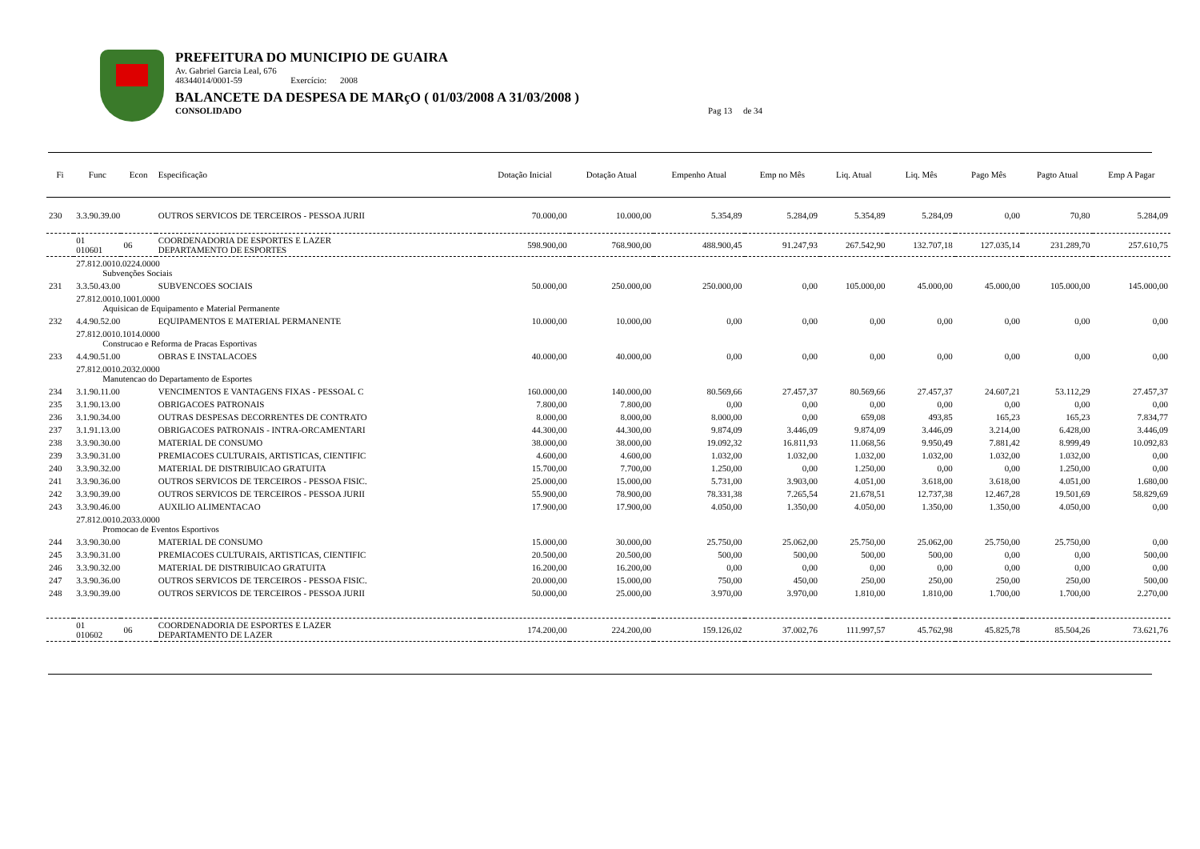PREFEITURA DO MUNICIPIO DE GUAIRA
Av. Gabriel Garcia Leal, 676
48344014/0001-59 Exercício: 2008
BALANCETE DA DESPESA DE MARçO ( 01/03/2008 A 31/03/2008 )
CONSOLIDADO Pag 13 de 34
| Fi | Func | Econ | Especificação | Dotação Inicial | Dotação Atual | Empenho Atual | Emp no Mês | Liq. Atual | Liq. Mês | Pago Mês | Pagto Atual | Emp A Pagar |
| --- | --- | --- | --- | --- | --- | --- | --- | --- | --- | --- | --- | --- |
| 230 | 3.3.90.39.00 | | OUTROS SERVICOS DE TERCEIROS - PESSOA JURII | 70.000,00 | 10.000,00 | 5.354,89 | 5.284,09 | 5.354,89 | 5.284,09 | 0,00 | 70,80 | 5.284,09 |
| | 01 010601 | 06 | COORDENADORIA DE ESPORTES E LAZER DEPARTAMENTO DE ESPORTES | 598.900,00 | 768.900,00 | 488.900,45 | 91.247,93 | 267.542,90 | 132.707,18 | 127.035,14 | 231.289,70 | 257.610,75 |
| | 27.812.0010.0224.0000 Subvenções Sociais | | | | | | | | | | | |
| 231 | 3.3.50.43.00 | | SUBVENCOES SOCIAIS | 50.000,00 | 250.000,00 | 250.000,00 | 0,00 | 105.000,00 | 45.000,00 | 45.000,00 | 105.000,00 | 145.000,00 |
| | 27.812.0010.1001.0000 Aquisicao de Equipamento e Material Permanente | | | | | | | | | | | |
| 232 | 4.4.90.52.00 | | EQUIPAMENTOS E MATERIAL PERMANENTE | 10.000,00 | 10.000,00 | 0,00 | 0,00 | 0,00 | 0,00 | 0,00 | 0,00 | 0,00 |
| | 27.812.0010.1014.0000 Construcao e Reforma de Pracas Esportivas | | | | | | | | | | | |
| 233 | 4.4.90.51.00 | | OBRAS E INSTALACOES | 40.000,00 | 40.000,00 | 0,00 | 0,00 | 0,00 | 0,00 | 0,00 | 0,00 | 0,00 |
| | 27.812.0010.2032.0000 Manutencao do Departamento de Esportes | | | | | | | | | | | |
| 234 | 3.1.90.11.00 | | VENCIMENTOS E VANTAGENS FIXAS - PESSOAL C | 160.000,00 | 140.000,00 | 80.569,66 | 27.457,37 | 80.569,66 | 27.457,37 | 24.607,21 | 53.112,29 | 27.457,37 |
| 235 | 3.1.90.13.00 | | OBRIGACOES PATRONAIS | 7.800,00 | 7.800,00 | 0,00 | 0,00 | 0,00 | 0,00 | 0,00 | 0,00 | 0,00 |
| 236 | 3.1.90.34.00 | | OUTRAS DESPESAS DECORRENTES DE CONTRATO | 8.000,00 | 8.000,00 | 8.000,00 | 0,00 | 659,08 | 493,85 | 165,23 | 165,23 | 7.834,77 |
| 237 | 3.1.91.13.00 | | OBRIGACOES PATRONAIS - INTRA-ORCAMENTARI | 44.300,00 | 44.300,00 | 9.874,09 | 3.446,09 | 9.874,09 | 3.446,09 | 3.214,00 | 6.428,00 | 3.446,09 |
| 238 | 3.3.90.30.00 | | MATERIAL DE CONSUMO | 38.000,00 | 38.000,00 | 19.092,32 | 16.811,93 | 11.068,56 | 9.950,49 | 7.881,42 | 8.999,49 | 10.092,83 |
| 239 | 3.3.90.31.00 | | PREMIACOES CULTURAIS, ARTISTICAS, CIENTIFIC | 4.600,00 | 4.600,00 | 1.032,00 | 1.032,00 | 1.032,00 | 1.032,00 | 1.032,00 | 1.032,00 | 0,00 |
| 240 | 3.3.90.32.00 | | MATERIAL DE DISTRIBUICAO GRATUITA | 15.700,00 | 7.700,00 | 1.250,00 | 0,00 | 1.250,00 | 0,00 | 0,00 | 1.250,00 | 0,00 |
| 241 | 3.3.90.36.00 | | OUTROS SERVICOS DE TERCEIROS - PESSOA FISIC. | 25.000,00 | 15.000,00 | 5.731,00 | 3.903,00 | 4.051,00 | 3.618,00 | 3.618,00 | 4.051,00 | 1.680,00 |
| 242 | 3.3.90.39.00 | | OUTROS SERVICOS DE TERCEIROS - PESSOA JURII | 55.900,00 | 78.900,00 | 78.331,38 | 7.265,54 | 21.678,51 | 12.737,38 | 12.467,28 | 19.501,69 | 58.829,69 |
| 243 | 3.3.90.46.00 | | AUXILIO ALIMENTACAO | 17.900,00 | 17.900,00 | 4.050,00 | 1.350,00 | 4.050,00 | 1.350,00 | 1.350,00 | 4.050,00 | 0,00 |
| | 27.812.0010.2033.0000 Promocao de Eventos Esportivos | | | | | | | | | | | |
| 244 | 3.3.90.30.00 | | MATERIAL DE CONSUMO | 15.000,00 | 30.000,00 | 25.750,00 | 25.062,00 | 25.750,00 | 25.062,00 | 25.750,00 | 25.750,00 | 0,00 |
| 245 | 3.3.90.31.00 | | PREMIACOES CULTURAIS, ARTISTICAS, CIENTIFIC | 20.500,00 | 20.500,00 | 500,00 | 500,00 | 500,00 | 500,00 | 0,00 | 0,00 | 500,00 |
| 246 | 3.3.90.32.00 | | MATERIAL DE DISTRIBUICAO GRATUITA | 16.200,00 | 16.200,00 | 0,00 | 0,00 | 0,00 | 0,00 | 0,00 | 0,00 | 0,00 |
| 247 | 3.3.90.36.00 | | OUTROS SERVICOS DE TERCEIROS - PESSOA FISIC. | 20.000,00 | 15.000,00 | 750,00 | 450,00 | 250,00 | 250,00 | 250,00 | 250,00 | 500,00 |
| 248 | 3.3.90.39.00 | | OUTROS SERVICOS DE TERCEIROS - PESSOA JURII | 50.000,00 | 25.000,00 | 3.970,00 | 3.970,00 | 1.810,00 | 1.810,00 | 1.700,00 | 1.700,00 | 2.270,00 |
| | 01 010602 | 06 | COORDENADORIA DE ESPORTES E LAZER DEPARTAMENTO DE LAZER | 174.200,00 | 224.200,00 | 159.126,02 | 37.002,76 | 111.997,57 | 45.762,98 | 45.825,78 | 85.504,26 | 73.621,76 |